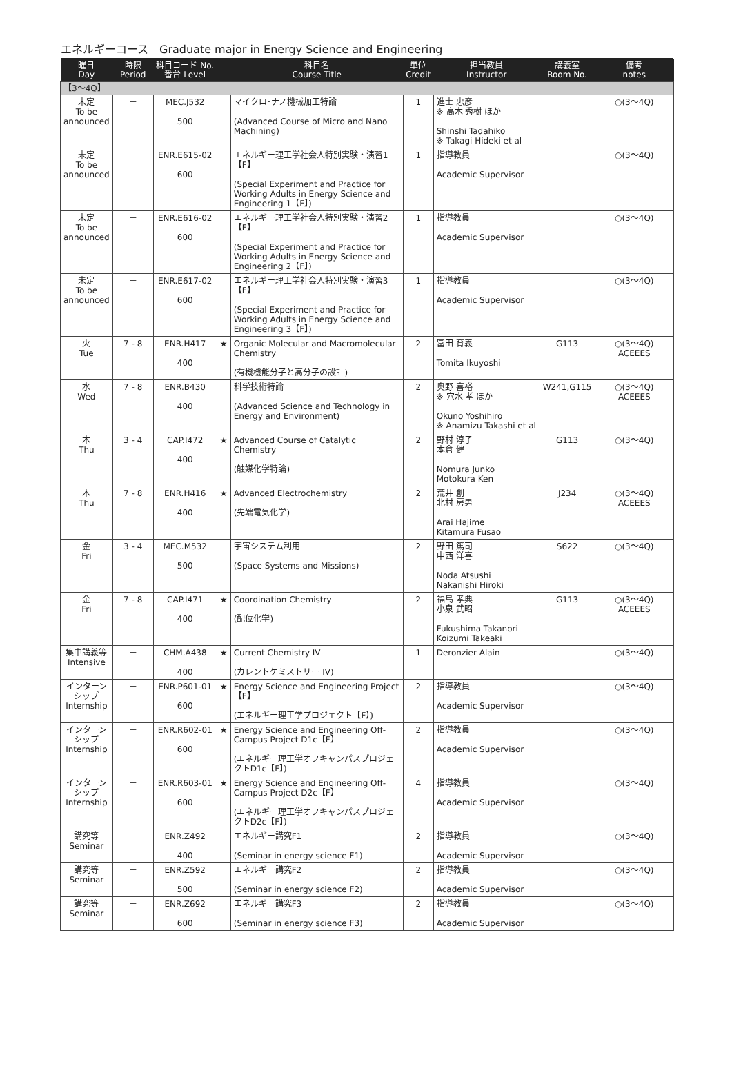エネルギーコース　Graduate major in Energy Science and Engineering
| 曜日 Day | 時限 Period | 科目コード No. 番台 Level | | 科目名 Course Title | 単位 Credit | 担当教員 Instructor | 講義室 Room No. | 備考 notes |
| --- | --- | --- | --- | --- | --- | --- | --- | --- |
| 【3～4Q】 | | | | | | | | |
| 未定 To be announced | － | MEC.J532 500 | | マイクロ･ナノ機械加工特論 (Advanced Course of Micro and Nano Machining) | 1 | 進士 忠彦 ※ 高木 秀樹 ほか Shinshi Tadahiko ※ Takagi Hideki et al | | ○(3～4Q) |
| 未定 To be announced | － | ENR.E615-02 600 | | エネルギー理工学社会人特別実験・演習1【F】 (Special Experiment and Practice for Working Adults in Energy Science and Engineering 1【F】) | 1 | 指導教員 Academic Supervisor | | ○(3～4Q) |
| 未定 To be announced | － | ENR.E616-02 600 | | エネルギー理工学社会人特別実験・演習2【F】 (Special Experiment and Practice for Working Adults in Energy Science and Engineering 2【F】) | 1 | 指導教員 Academic Supervisor | | ○(3～4Q) |
| 未定 To be announced | － | ENR.E617-02 600 | | エネルギー理工学社会人特別実験・演習3【F】 (Special Experiment and Practice for Working Adults in Energy Science and Engineering 3【F】) | 1 | 指導教員 Academic Supervisor | | ○(3～4Q) |
| 火 Tue | 7 - 8 | ENR.H417 400 | ★ | Organic Molecular and Macromolecular Chemistry (有機機能分子と高分子の設計) | 2 | 冨田 育義 Tomita Ikuyoshi | G113 | ○(3～4Q) ACEEES |
| 水 Wed | 7 - 8 | ENR.B430 400 | | 科学技術特論 (Advanced Science and Technology in Energy and Environment) | 2 | 奥野 喜裕 ※ 穴水 孝 ほか Okuno Yoshihiro ※ Anamizu Takashi et al | W241,G115 | ○(3～4Q) ACEEES |
| 木 Thu | 3 - 4 | CAP.I472 400 | ★ | Advanced Course of Catalytic Chemistry (触媒化学特論) | 2 | 野村 淳子 本倉 健 Nomura Junko Motokura Ken | G113 | ○(3～4Q) |
| 木 Thu | 7 - 8 | ENR.H416 400 | ★ | Advanced Electrochemistry (先端電気化学) | 2 | 荒井 創 北村 房男 Arai Hajime Kitamura Fusao | J234 | ○(3～4Q) ACEEES |
| 金 Fri | 3 - 4 | MEC.M532 500 | | 宇宙システム利用 (Space Systems and Missions) | 2 | 野田 篤司 中西 洋喜 Noda Atsushi Nakanishi Hiroki | S622 | ○(3～4Q) |
| 金 Fri | 7 - 8 | CAP.I471 400 | ★ | Coordination Chemistry (配位化学) | 2 | 福島 孝典 小泉 武昭 Fukushima Takanori Koizumi Takeaki | G113 | ○(3～4Q) ACEEES |
| 集中講義等 Intensive | － | CHM.A438 400 | ★ | Current Chemistry IV (カレントケミストリー IV) | 1 | Deronzier Alain | | ○(3～4Q) |
| インターンシップ Internship | － | ENR.P601-01 600 | ★ | Energy Science and Engineering Project【F】 (エネルギー理工学プロジェクト【F】) | 2 | 指導教員 Academic Supervisor | | ○(3～4Q) |
| インターンシップ Internship | － | ENR.R602-01 600 | ★ | Energy Science and Engineering Off-Campus Project D1c【F】 (エネルギー理工学オフキャンパスプロジェクトD1c【F】) | 2 | 指導教員 Academic Supervisor | | ○(3～4Q) |
| インターンシップ Internship | － | ENR.R603-01 600 | ★ | Energy Science and Engineering Off-Campus Project D2c【F】 (エネルギー理工学オフキャンパスプロジェクトD2c【F】) | 4 | 指導教員 Academic Supervisor | | ○(3～4Q) |
| 講究等 Seminar | － | ENR.Z492 400 | | エネルギー講究F1 (Seminar in energy science F1) | 2 | 指導教員 Academic Supervisor | | ○(3～4Q) |
| 講究等 Seminar | － | ENR.Z592 500 | | エネルギー講究F2 (Seminar in energy science F2) | 2 | 指導教員 Academic Supervisor | | ○(3～4Q) |
| 講究等 Seminar | － | ENR.Z692 600 | | エネルギー講究F3 (Seminar in energy science F3) | 2 | 指導教員 Academic Supervisor | | ○(3～4Q) |